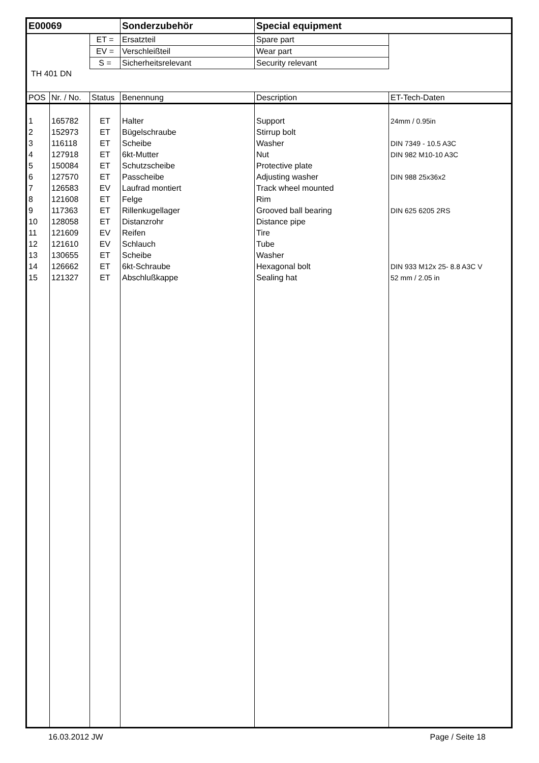| E00069 | | | Sonderzubehör | Special equipment | |
| | | ET = | Ersatzteil | Spare part | |
| | | EV = | Verschleißteil | Wear part | |
| | | S = | Sicherheitsrelevant | Security relevant | |
| TH 401 DN | | | | | |
| POS | Nr. / No. | Status | Benennung | Description | ET-Tech-Daten |
| 1 | 165782 | ET | Halter | Support | 24mm / 0.95in |
| 2 | 152973 | ET | Bügelschraube | Stirrup bolt | |
| 3 | 116118 | ET | Scheibe | Washer | DIN 7349 - 10.5 A3C |
| 4 | 127918 | ET | 6kt-Mutter | Nut | DIN 982 M10-10 A3C |
| 5 | 150084 | ET | Schutzscheibe | Protective plate | |
| 6 | 127570 | ET | Passcheibe | Adjusting washer | DIN 988 25x36x2 |
| 7 | 126583 | EV | Laufrad montiert | Track wheel mounted | |
| 8 | 121608 | ET | Felge | Rim | |
| 9 | 117363 | ET | Rillenkugellager | Grooved ball bearing | DIN 625 6205 2RS |
| 10 | 128058 | ET | Distanzrohr | Distance pipe | |
| 11 | 121609 | EV | Reifen | Tire | |
| 12 | 121610 | EV | Schlauch | Tube | |
| 13 | 130655 | ET | Scheibe | Washer | |
| 14 | 126662 | ET | 6kt-Schraube | Hexagonal bolt | DIN 933 M12x 25- 8.8 A3C V |
| 15 | 121327 | ET | Abschlußkappe | Sealing hat | 52 mm / 2.05 in |
16.03.2012 JW Page / Seite 18